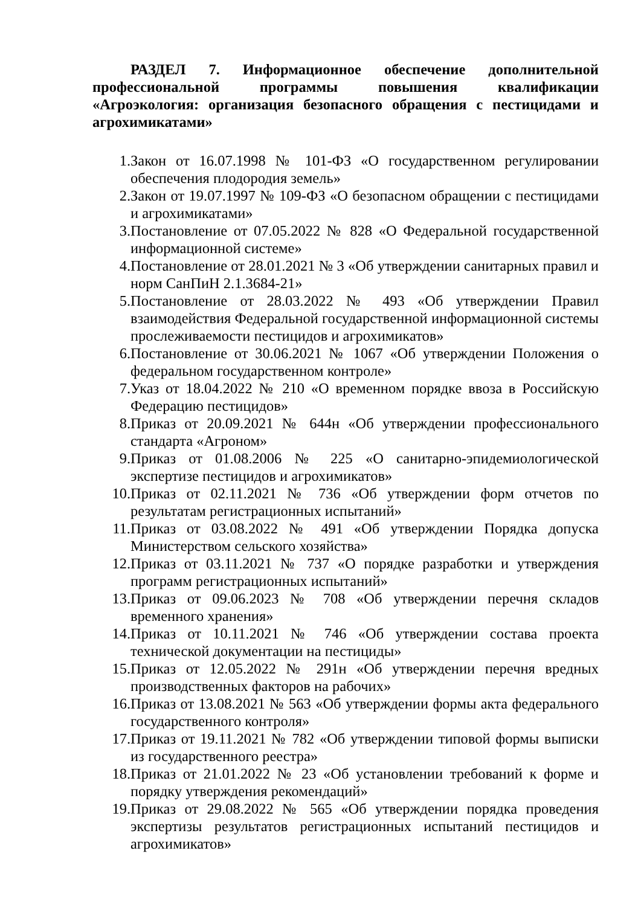РАЗДЕЛ 7. Информационное обеспечение дополнительной профессиональной программы повышения квалификации «Агроэкология: организация безопасного обращения с пестицидами и агрохимикатами»
1. Закон от 16.07.1998 № 101-ФЗ «О государственном регулировании обеспечения плодородия земель»
2. Закон от 19.07.1997 № 109-ФЗ «О безопасном обращении с пестицидами и агрохимикатами»
3. Постановление от 07.05.2022 № 828 «О Федеральной государственной информационной системе»
4. Постановление от 28.01.2021 № 3 «Об утверждении санитарных правил и норм СанПиН 2.1.3684-21»
5. Постановление от 28.03.2022 № 493 «Об утверждении Правил взаимодействия Федеральной государственной информационной системы прослеживаемости пестицидов и агрохимикатов»
6. Постановление от 30.06.2021 № 1067 «Об утверждении Положения о федеральном государственном контроле»
7. Указ от 18.04.2022 № 210 «О временном порядке ввоза в Российскую Федерацию пестицидов»
8. Приказ от 20.09.2021 № 644н «Об утверждении профессионального стандарта «Агроном»
9. Приказ от 01.08.2006 № 225 «О санитарно-эпидемиологической экспертизе пестицидов и агрохимикатов»
10. Приказ от 02.11.2021 № 736 «Об утверждении форм отчетов по результатам регистрационных испытаний»
11. Приказ от 03.08.2022 № 491 «Об утверждении Порядка допуска Министерством сельского хозяйства»
12. Приказ от 03.11.2021 № 737 «О порядке разработки и утверждения программ регистрационных испытаний»
13. Приказ от 09.06.2023 № 708 «Об утверждении перечня складов временного хранения»
14. Приказ от 10.11.2021 № 746 «Об утверждении состава проекта технической документации на пестициды»
15. Приказ от 12.05.2022 № 291н «Об утверждении перечня вредных производственных факторов на рабочих»
16. Приказ от 13.08.2021 № 563 «Об утверждении формы акта федерального государственного контроля»
17. Приказ от 19.11.2021 № 782 «Об утверждении типовой формы выписки из государственного реестра»
18. Приказ от 21.01.2022 № 23 «Об установлении требований к форме и порядку утверждения рекомендаций»
19. Приказ от 29.08.2022 № 565 «Об утверждении порядка проведения экспертизы результатов регистрационных испытаний пестицидов и агрохимикатов»